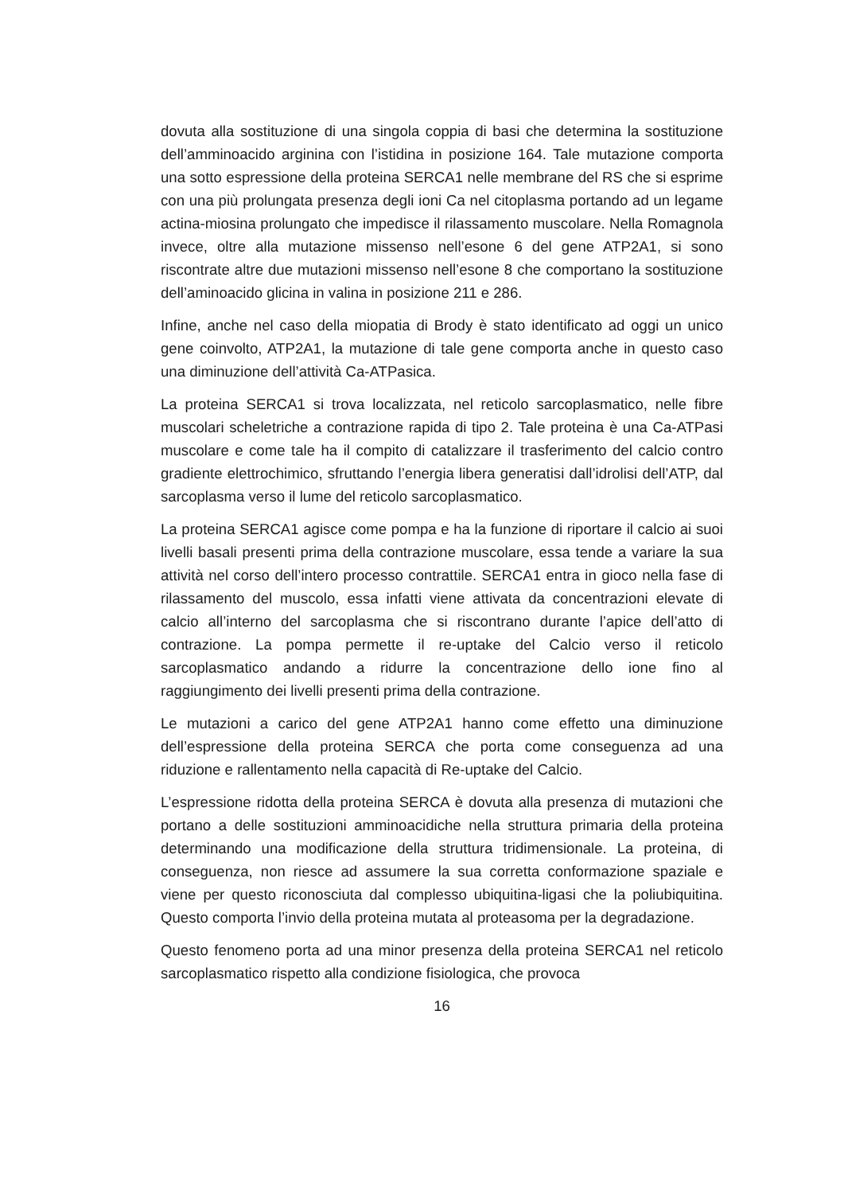dovuta alla sostituzione di una singola coppia di basi che determina la sostituzione dell’amminoacido arginina con l’istidina in posizione 164. Tale mutazione comporta una sotto espressione della proteina SERCA1 nelle membrane del RS che si esprime con una più prolungata presenza degli ioni Ca nel citoplasma portando ad un legame actina-miosina prolungato che impedisce il rilassamento muscolare. Nella Romagnola invece, oltre alla mutazione missenso nell’esone 6 del gene ATP2A1, si sono riscontrate altre due mutazioni missenso nell’esone 8 che comportano la sostituzione dell’aminoacido glicina in valina in posizione 211 e 286.
Infine, anche nel caso della miopatia di Brody è stato identificato ad oggi un unico gene coinvolto, ATP2A1, la mutazione di tale gene comporta anche in questo caso una diminuzione dell’attività Ca-ATPasica.
La proteina SERCA1 si trova localizzata, nel reticolo sarcoplasmatico, nelle fibre muscolari scheletriche a contrazione rapida di tipo 2. Tale proteina è una Ca-ATPasi muscolare e come tale ha il compito di catalizzare il trasferimento del calcio contro gradiente elettrochimico, sfruttando l’energia libera generatisi dall’idrolisi dell’ATP, dal sarcoplasma verso il lume del reticolo sarcoplasmatico.
La proteina SERCA1 agisce come pompa e ha la funzione di riportare il calcio ai suoi livelli basali presenti prima della contrazione muscolare, essa tende a variare la sua attività nel corso dell’intero processo contrattile. SERCA1 entra in gioco nella fase di rilassamento del muscolo, essa infatti viene attivata da concentrazioni elevate di calcio all’interno del sarcoplasma che si riscontrano durante l’apice dell’atto di contrazione. La pompa permette il re-uptake del Calcio verso il reticolo sarcoplasmatico andando a ridurre la concentrazione dello ione fino al raggiungimento dei livelli presenti prima della contrazione.
Le mutazioni a carico del gene ATP2A1 hanno come effetto una diminuzione dell’espressione della proteina SERCA che porta come conseguenza ad una riduzione e rallentamento nella capacità di Re-uptake del Calcio.
L’espressione ridotta della proteina SERCA è dovuta alla presenza di mutazioni che portano a delle sostituzioni amminoacidiche nella struttura primaria della proteina determinando una modificazione della struttura tridimensionale. La proteina, di conseguenza, non riesce ad assumere la sua corretta conformazione spaziale e viene per questo riconosciuta dal complesso ubiquitina-ligasi che la poliubiquitina. Questo comporta l’invio della proteina mutata al proteasoma per la degradazione.
Questo fenomeno porta ad una minor presenza della proteina SERCA1 nel reticolo sarcoplasmatico rispetto alla condizione fisiologica, che provoca
16